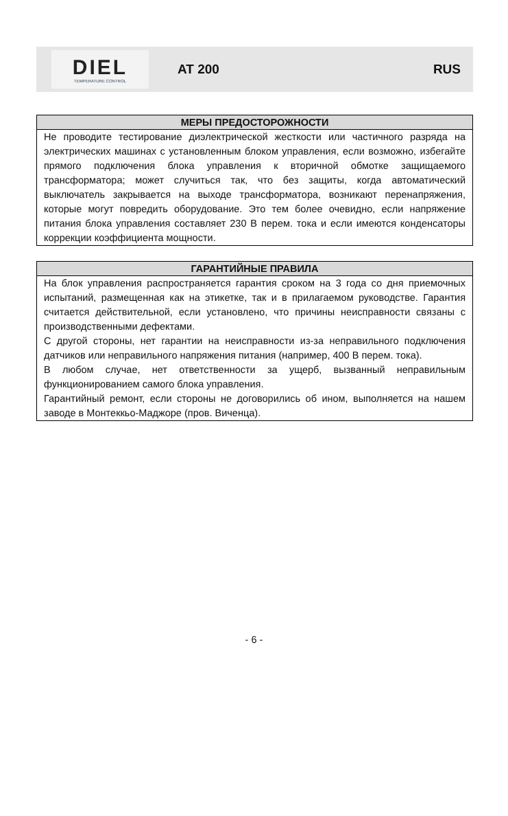DIEL
TEMPERATURE CONTROL
AT 200 RUS
МЕРЫ ПРЕДОСТОРОЖНОСТИ
Не проводите тестирование диэлектрической жесткости или частичного разряда на электрических машинах с установленным блоком управления, если возможно, избегайте прямого подключения блока управления к вторичной обмотке защищаемого трансформатора; может случиться так, что без защиты, когда автоматический выключатель закрывается на выходе трансформатора, возникают перенапряжения, которые могут повредить оборудование. Это тем более очевидно, если напряжение питания блока управления составляет 230 В перем. тока и если имеются конденсаторы коррекции коэффициента мощности.
ГАРАНТИЙНЫЕ ПРАВИЛА
На блок управления распространяется гарантия сроком на 3 года со дня приемочных испытаний, размещенная как на этикетке, так и в прилагаемом руководстве. Гарантия считается действительной, если установлено, что причины неисправности связаны с производственными дефектами.
С другой стороны, нет гарантии на неисправности из-за неправильного подключения датчиков или неправильного напряжения питания (например, 400 В перем. тока).
В любом случае, нет ответственности за ущерб, вызванный неправильным функционированием самого блока управления.
Гарантийный ремонт, если стороны не договорились об ином, выполняется на нашем заводе в Монтеккьо-Маджоре (пров. Виченца).
- 6 -